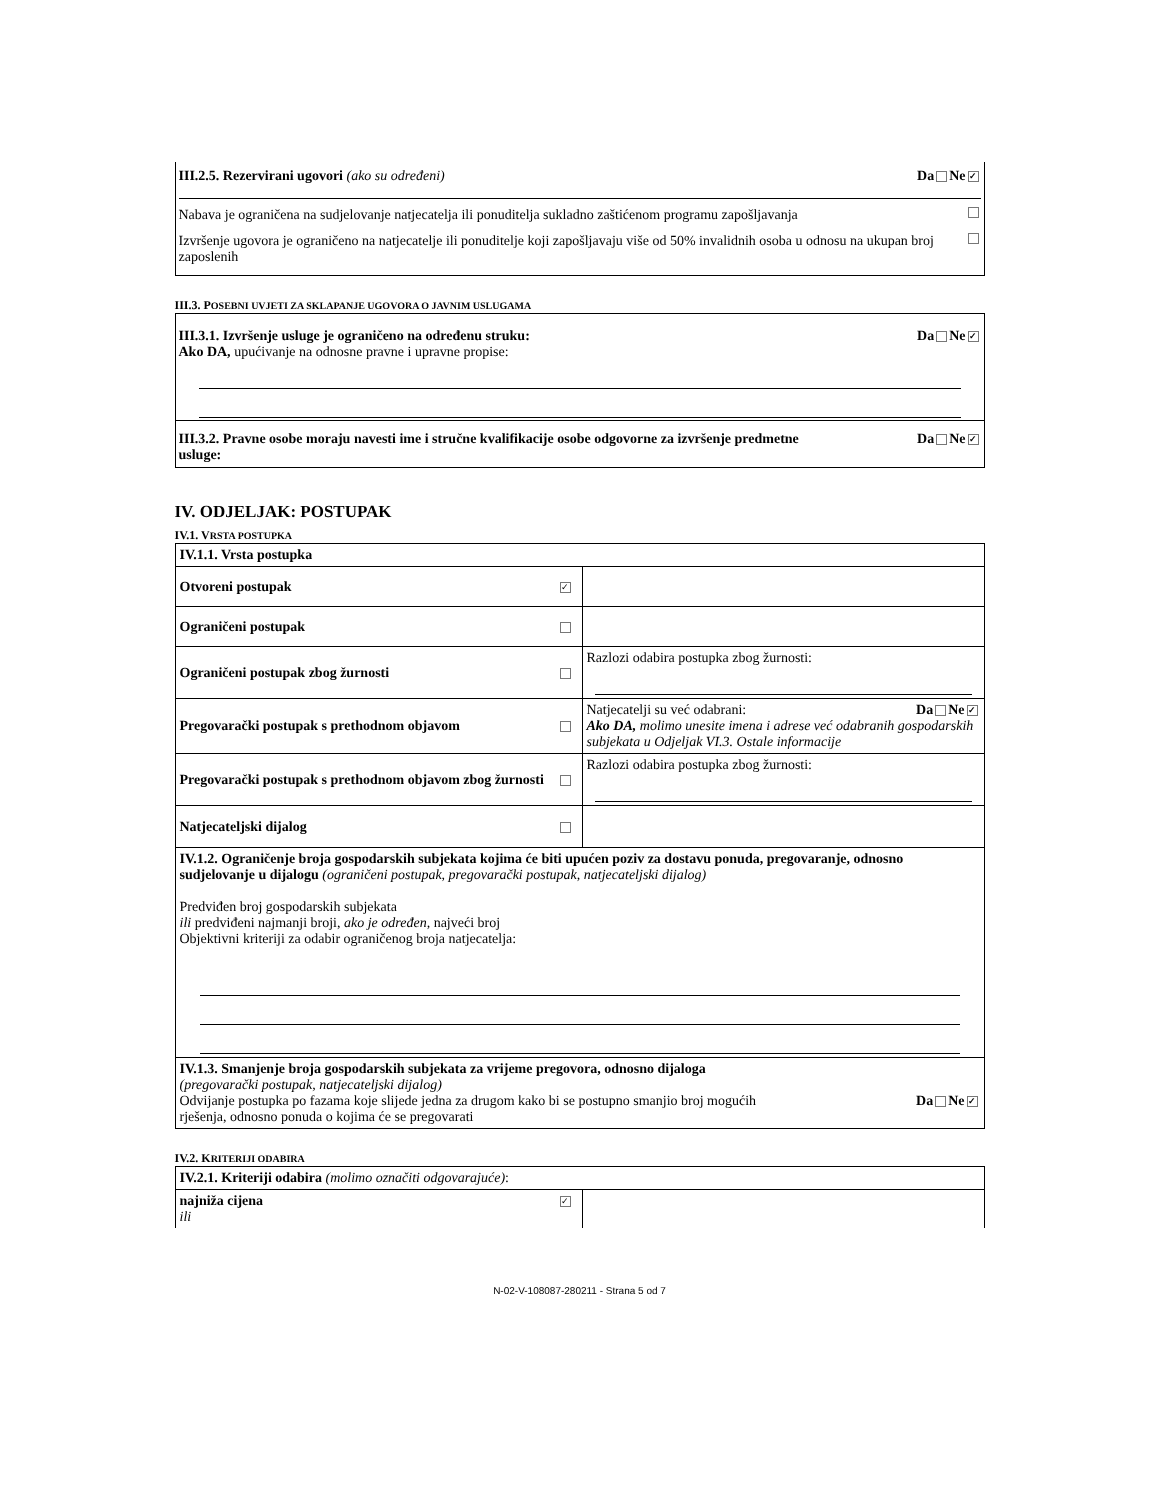III.2.5. Rezervirani ugovori (ako su određeni) Da Ne ✓
Nabava je ograničena na sudjelovanje natjecatelja ili ponuditelja sukladno zaštićenom programu zapošljavanja
Izvršenje ugovora je ograničeno na natjecatelje ili ponuditelje koji zapošljavaju više od 50% invalidnih osoba u odnosu na ukupan broj zaposlenih
III.3. POSEBNI UVJETI ZA SKLAPANJE UGOVORA O JAVNIM USLUGAMA
III.3.1. Izvršenje usluge je ograničeno na određenu struku: Da Ne ✓
Ako DA, upućivanje na odnosne pravne i upravne propise:
III.3.2. Pravne osobe moraju navesti ime i stručne kvalifikacije osobe odgovorne za izvršenje predmetne usluge: Da Ne ✓
IV. ODJELJAK: POSTUPAK
IV.1. VRSTA POSTUPKA
| IV.1.1. Vrsta postupka | | |
| Otvoreni postupak | ✓ | |
| Ograničeni postupak | | |
| Ograničeni postupak zbog žurnosti | | Razlozi odabira postupka zbog žurnosti: |
| Pregovarački postupak s prethodnom objavom | | Natjecatelji su već odabrani: Da Ne ✓ Ako DA, molimo unesite imena i adrese već odabranih gospodarskih subjekata u Odjeljak VI.3. Ostale informacije |
| Pregovarački postupak s prethodnom objavom zbog žurnosti | | Razlozi odabira postupka zbog žurnosti: |
| Natjecateljski dijalog | | |
| IV.1.2. Ograničenje broja gospodarskih subjekata kojima će biti upućen poziv za dostavu ponuda, pregovaranje, odnosno sudjelovanje u dijalogu (ograničeni postupak, pregovarački postupak, natjecateljski dijalog) Predviđen broj gospodarskih subjekata ili predviđeni najmanji broji, ako je određen, najveći broj Objektivni kriteriji za odabir ograničenog broja natjecatelja: | | |
| IV.1.3. Smanjenje broja gospodarskih subjekata za vrijeme pregovora, odnosno dijaloga (pregovarački postupak, natjecateljski dijalog) Odvijanje postupka po fazama koje slijede jedna za drugom kako bi se postupno smanjio broj mogućih rješenja, odnosno ponuda o kojima će se pregovarati Da Ne ✓ | | |
IV.2. KRITERIJI ODABIRA
| IV.2.1. Kriteriji odabira (molimo označiti odgovarajuće) : | | |
| najniža cijena ili | ✓ | |
N-02-V-108087-280211 - Strana 5 od 7